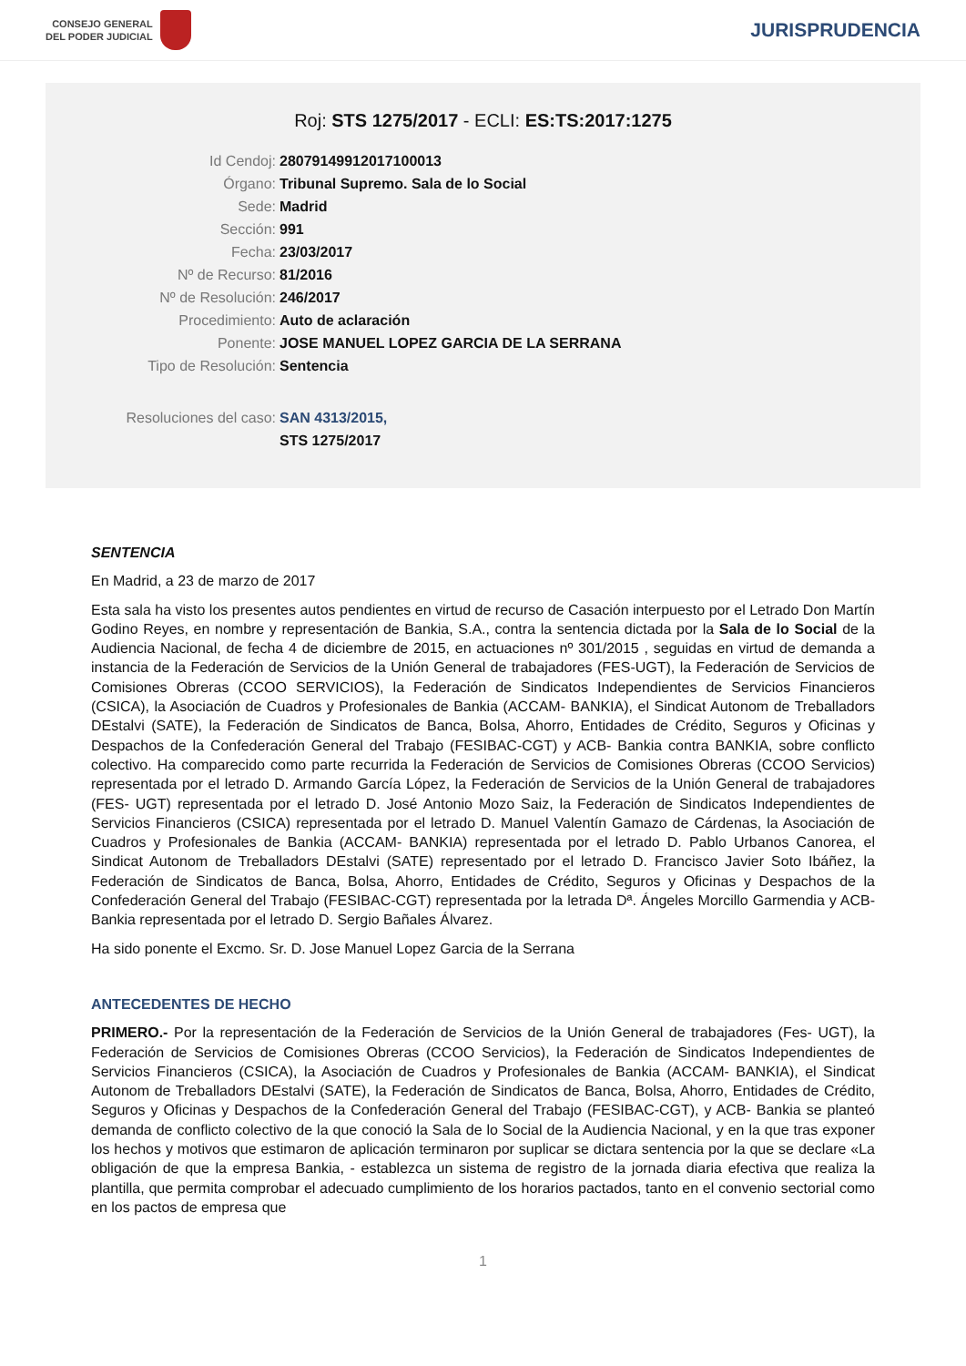CONSEJO GENERAL
DEL PODER JUDICIAL
JURISPRUDENCIA
Roj: STS 1275/2017 - ECLI: ES:TS:2017:1275
Id Cendoj: 28079149912017100013
Órgano: Tribunal Supremo. Sala de lo Social
Sede: Madrid
Sección: 991
Fecha: 23/03/2017
Nº de Recurso: 81/2016
Nº de Resolución: 246/2017
Procedimiento: Auto de aclaración
Ponente: JOSE MANUEL LOPEZ GARCIA DE LA SERRANA
Tipo de Resolución: Sentencia
Resoluciones del caso: SAN 4313/2015,
STS 1275/2017
SENTENCIA
En Madrid, a 23 de marzo de 2017
Esta sala ha visto los presentes autos pendientes en virtud de recurso de Casación interpuesto por el Letrado Don Martín Godino Reyes, en nombre y representación de Bankia, S.A., contra la sentencia dictada por la Sala de lo Social de la Audiencia Nacional, de fecha 4 de diciembre de 2015, en actuaciones nº 301/2015 , seguidas en virtud de demanda a instancia de la Federación de Servicios de la Unión General de trabajadores (FES-UGT), la Federación de Servicios de Comisiones Obreras (CCOO SERVICIOS), la Federación de Sindicatos Independientes de Servicios Financieros (CSICA), la Asociación de Cuadros y Profesionales de Bankia (ACCAM- BANKIA), el Sindicat Autonom de Treballadors DEstalvi (SATE), la Federación de Sindicatos de Banca, Bolsa, Ahorro, Entidades de Crédito, Seguros y Oficinas y Despachos de la Confederación General del Trabajo (FESIBAC-CGT) y ACB- Bankia contra BANKIA, sobre conflicto colectivo. Ha comparecido como parte recurrida la Federación de Servicios de Comisiones Obreras (CCOO Servicios) representada por el letrado D. Armando García López, la Federación de Servicios de la Unión General de trabajadores (FES- UGT) representada por el letrado D. José Antonio Mozo Saiz, la Federación de Sindicatos Independientes de Servicios Financieros (CSICA) representada por el letrado D. Manuel Valentín Gamazo de Cárdenas, la Asociación de Cuadros y Profesionales de Bankia (ACCAM- BANKIA) representada por el letrado D. Pablo Urbanos Canorea, el Sindicat Autonom de Treballadors DEstalvi (SATE) representado por el letrado D. Francisco Javier Soto Ibáñez, la Federación de Sindicatos de Banca, Bolsa, Ahorro, Entidades de Crédito, Seguros y Oficinas y Despachos de la Confederación General del Trabajo (FESIBAC-CGT) representada por la letrada Dª. Ángeles Morcillo Garmendia y ACB- Bankia representada por el letrado D. Sergio Bañales Álvarez.
Ha sido ponente el Excmo. Sr. D. Jose Manuel Lopez Garcia de la Serrana
ANTECEDENTES DE HECHO
PRIMERO.- Por la representación de la Federación de Servicios de la Unión General de trabajadores (Fes- UGT), la Federación de Servicios de Comisiones Obreras (CCOO Servicios), la Federación de Sindicatos Independientes de Servicios Financieros (CSICA), la Asociación de Cuadros y Profesionales de Bankia (ACCAM- BANKIA), el Sindicat Autonom de Treballadors DEstalvi (SATE), la Federación de Sindicatos de Banca, Bolsa, Ahorro, Entidades de Crédito, Seguros y Oficinas y Despachos de la Confederación General del Trabajo (FESIBAC-CGT), y ACB- Bankia se planteó demanda de conflicto colectivo de la que conoció la Sala de lo Social de la Audiencia Nacional, y en la que tras exponer los hechos y motivos que estimaron de aplicación terminaron por suplicar se dictara sentencia por la que se declare «La obligación de que la empresa Bankia, - establezca un sistema de registro de la jornada diaria efectiva que realiza la plantilla, que permita comprobar el adecuado cumplimiento de los horarios pactados, tanto en el convenio sectorial como en los pactos de empresa que
1